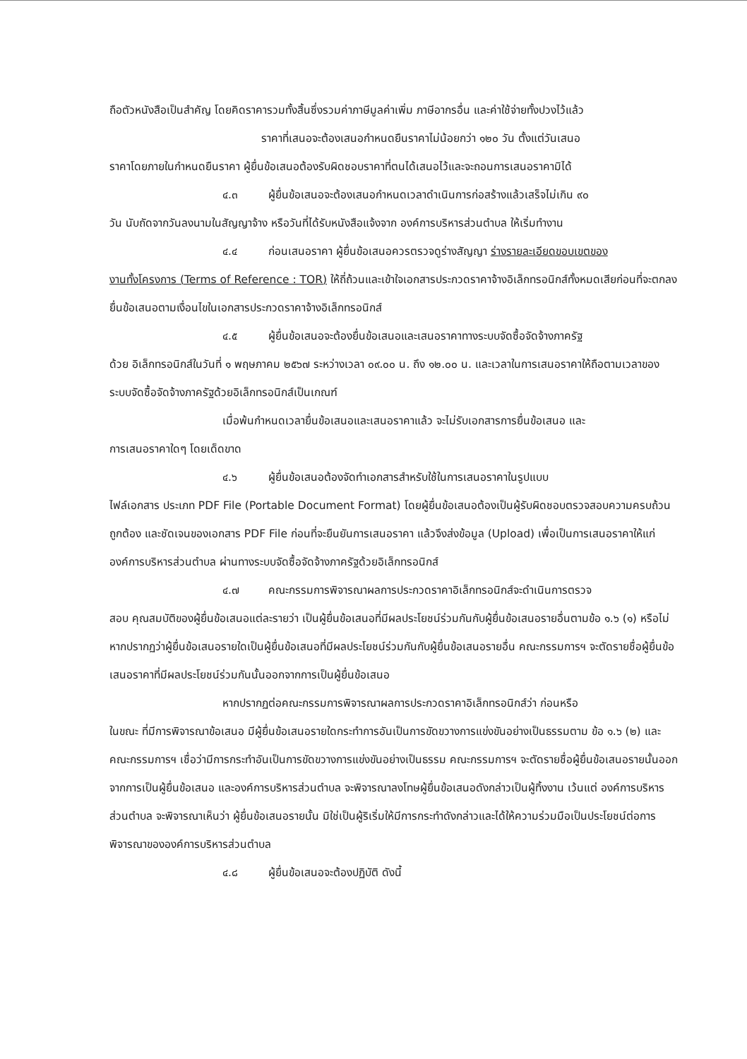ถือตัวหนังสือเป็นสำคัญ โดยคิดราคารวมทั้งสิ้นซึ่งรวมค่าภาษีมูลค่าเพิ่ม ภาษีอากรอื่น และค่าใช้จ่ายทั้งปวงไว้แล้ว
ราคาที่เสนอจะต้องเสนอกำหนดยืนราคาไม่น้อยกว่า ๑๒๐ วัน ตั้งแต่วันเสนอ
ราคาโดยภายในกำหนดยืนราคา ผู้ยื่นข้อเสนอต้องรับผิดชอบราคาที่ตนได้เสนอไว้และจะถอนการเสนอราคามิได้
๔.๓ ผู้ยื่นข้อเสนอจะต้องเสนอกำหนดเวลาดำเนินการก่อสร้างแล้วเสร็จไม่เกิน ๙๐
วัน นับถัดจากวันลงนามในสัญญาจ้าง หรือวันที่ได้รับหนังสือแจ้งจาก องค์การบริหารส่วนตำบล ให้เริ่มทำงาน
๔.๔ ก่อนเสนอราคา ผู้ยื่นข้อเสนอควรตรวจดูร่างสัญญา ร่างรายละเอียดขอบเขตของ
งานทั้งโครงการ (Terms of Reference : TOR) ให้ถี่ถ้วนและเข้าใจเอกสารประกวดราคาจ้างอิเล็กทรอนิกส์ทั้งหมดเสียก่อนที่จะตกลงยื่นข้อเสนอตามเงื่อนไขในเอกสารประกวดราคาจ้างอิเล็กทรอนิกส์
๔.๕ ผู้ยื่นข้อเสนอจะต้องยื่นข้อเสนอและเสนอราคาทางระบบจัดซื้อจัดจ้างภาครัฐ
ด้วย อิเล็กทรอนิกส์ในวันที่ ๑ พฤษภาคม ๒๕๖๗ ระหว่างเวลา ๐๙.๐๐ น. ถึง ๑๒.๐๐ น. และเวลาในการเสนอราคาให้ถือตามเวลาของระบบจัดซื้อจัดจ้างภาครัฐด้วยอิเล็กทรอนิกส์เป็นเกณฑ์
เมื่อพ้นกำหนดเวลายื่นข้อเสนอและเสนอราคาแล้ว จะไม่รับเอกสารการยื่นข้อเสนอ และ
การเสนอราคาใดๆ โดยเด็ดขาด
๔.๖ ผู้ยื่นข้อเสนอต้องจัดทำเอกสารสำหรับใช้ในการเสนอราคาในรูปแบบ
ไฟล์เอกสาร ประเภท PDF File (Portable Document Format) โดยผู้ยื่นข้อเสนอต้องเป็นผู้รับผิดชอบตรวจสอบความครบถ้วน ถูกต้อง และชัดเจนของเอกสาร PDF File ก่อนที่จะยืนยันการเสนอราคา แล้วจึงส่งข้อมูล (Upload) เพื่อเป็นการเสนอราคาให้แก่องค์การบริหารส่วนตำบล ผ่านทางระบบจัดซื้อจัดจ้างภาครัฐด้วยอิเล็กทรอนิกส์
๔.๗ คณะกรรมการพิจารณาผลการประกวดราคาอิเล็กทรอนิกส์จะดำเนินการตรวจ
สอบ คุณสมบัติของผู้ยื่นข้อเสนอแต่ละรายว่า เป็นผู้ยื่นข้อเสนอที่มีผลประโยชน์ร่วมกันกับผู้ยื่นข้อเสนอรายอื่นตามข้อ ๑.๖ (๑) หรือไม่ หากปรากฏว่าผู้ยื่นข้อเสนอรายใดเป็นผู้ยื่นข้อเสนอที่มีผลประโยชน์ร่วมกันกับผู้ยื่นข้อเสนอรายอื่น คณะกรรมการฯ จะตัดรายชื่อผู้ยื่นข้อเสนอราคาที่มีผลประโยชน์ร่วมกันนั้นออกจากการเป็นผู้ยื่นข้อเสนอ
หากปรากฏต่อคณะกรรมการพิจารณาผลการประกวดราคาอิเล็กทรอนิกส์ว่า ก่อนหรือ
ในขณะ ที่มีการพิจารณาข้อเสนอ มีผู้ยื่นข้อเสนอรายใดกระทำการอันเป็นการขัดขวางการแข่งขันอย่างเป็นธรรมตาม ข้อ ๑.๖ (๒) และคณะกรรมการฯ เชื่อว่ามีการกระทำอันเป็นการขัดขวางการแข่งขันอย่างเป็นธรรม คณะกรรมการฯ จะตัดรายชื่อผู้ยื่นข้อเสนอรายนั้นออกจากการเป็นผู้ยื่นข้อเสนอ และองค์การบริหารส่วนตำบล จะพิจารณาลงโทษผู้ยื่นข้อเสนอดังกล่าวเป็นผู้ทิ้งงาน เว้นแต่ องค์การบริหารส่วนตำบล จะพิจารณาเห็นว่า ผู้ยื่นข้อเสนอรายนั้น มิใช่เป็นผู้ริเริ่มให้มีการกระทำดังกล่าวและได้ให้ความร่วมมือเป็นประโยชน์ต่อการพิจารณาขององค์การบริหารส่วนตำบล
๔.๘ ผู้ยื่นข้อเสนอจะต้องปฏิบัติ ดังนี้